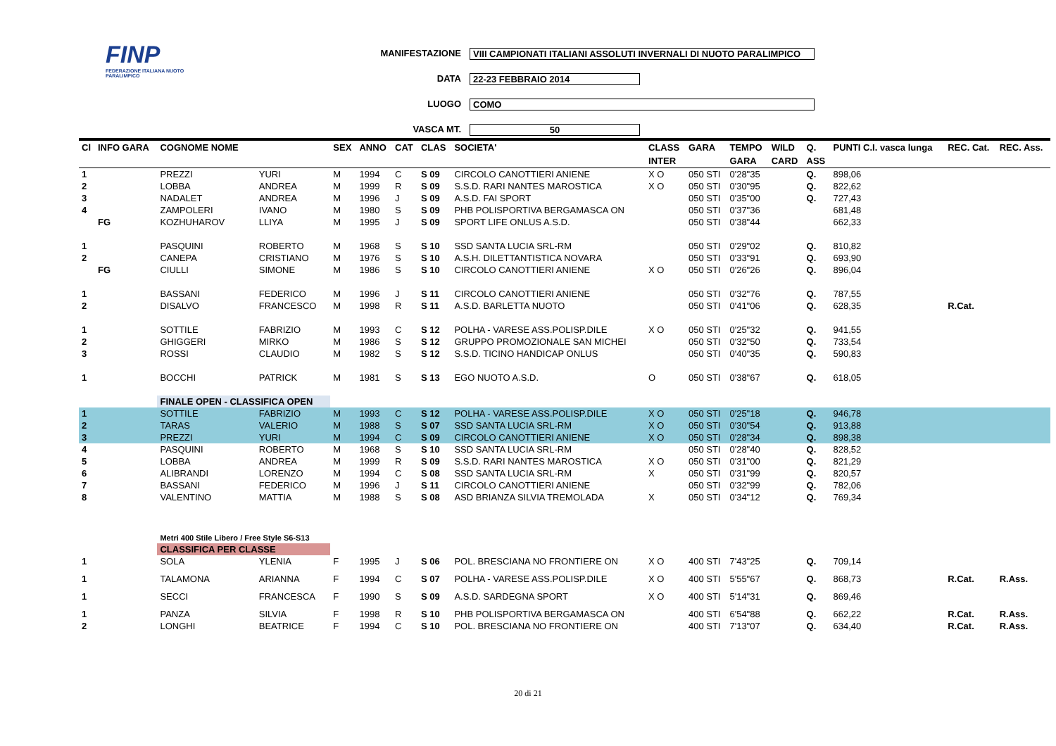FINP
FEDERAZIONE ITALIANA NUOTO PARALIMPICO
MANIFESTAZIONE VIII CAMPIONATI ITALIANI ASSOLUTI INVERNALI DI NUOTO PARALIMPICO
DATA 22-23 FEBBRAIO 2014
LUOGO COMO
VASCA MT. 50
| Cl | INFO GARA | COGNOME NOME | | SEX | ANNO | CAT | CLAS | SOCIETA' | CLASS | GARA | TEMPO | WILD | Q. | PUNTI C.I. vasca lunga | REC. Cat. | REC. Ass. |
| --- | --- | --- | --- | --- | --- | --- | --- | --- | --- | --- | --- | --- | --- | --- | --- | --- |
| | | | | | | | | | INTER | | GARA | CARD | ASS | | | |
| 1 | | PREZZI | YURI | M | 1994 | C | S 09 | CIRCOLO CANOTTIERI ANIENE | X O | 050 STI | 0'28"35 | | Q. | 898,06 | | |
| 2 | | LOBBA | ANDREA | M | 1999 | R | S 09 | S.S.D. RARI NANTES MAROSTICA | X O | 050 STI | 0'30"95 | | Q. | 822,62 | | |
| 3 | | NADALET | ANDREA | M | 1996 | J | S 09 | A.S.D. FAI SPORT | | 050 STI | 0'35"00 | | Q. | 727,43 | | |
| 4 | | ZAMPOLERI | IVANO | M | 1980 | S | S 09 | PHB POLISPORTIVA BERGAMASCA ON | | 050 STI | 0'37"36 | | | 681,48 | | |
| | FG | KOZHUHAROV | LLIYA | M | 1995 | J | S 09 | SPORT LIFE ONLUS A.S.D. | | 050 STI | 0'38"44 | | | 662,33 | | |
| 1 | | PASQUINI | ROBERTO | M | 1968 | S | S 10 | SSD SANTA LUCIA SRL-RM | | 050 STI | 0'29"02 | | Q. | 810,82 | | |
| 2 | | CANEPA | CRISTIANO | M | 1976 | S | S 10 | A.S.H. DILETTANTISTICA NOVARA | | 050 STI | 0'33"91 | | Q. | 693,90 | | |
| | FG | CIULLI | SIMONE | M | 1986 | S | S 10 | CIRCOLO CANOTTIERI ANIENE | X O | 050 STI | 0'26"26 | | Q. | 896,04 | | |
| 1 | | BASSANI | FEDERICO | M | 1996 | J | S 11 | CIRCOLO CANOTTIERI ANIENE | | 050 STI | 0'32"76 | | Q. | 787,55 | | |
| 2 | | DISALVO | FRANCESCO | M | 1998 | R | S 11 | A.S.D. BARLETTA NUOTO | | 050 STI | 0'41"06 | | Q. | 628,35 | R.Cat. | |
| 1 | | SOTTILE | FABRIZIO | M | 1993 | C | S 12 | POLHA - VARESE ASS.POLISP.DILE | X O | 050 STI | 0'25"32 | | Q. | 941,55 | | |
| 2 | | GHIGGERI | MIRKO | M | 1986 | S | S 12 | GRUPPO PROMOZIONALE SAN MICHEI | | 050 STI | 0'32"50 | | Q. | 733,54 | | |
| 3 | | ROSSI | CLAUDIO | M | 1982 | S | S 12 | S.S.D. TICINO HANDICAP ONLUS | | 050 STI | 0'40"35 | | Q. | 590,83 | | |
| 1 | | BOCCHI | PATRICK | M | 1981 | S | S 13 | EGO NUOTO A.S.D. | O | 050 STI | 0'38"67 | | Q. | 618,05 | | |
| | | FINALE OPEN - CLASSIFICA OPEN | | | | | | | | | | | | | | |
| 1 | | SOTTILE | FABRIZIO | M | 1993 | C | S 12 | POLHA - VARESE ASS.POLISP.DILE | X O | 050 STI | 0'25"18 | | Q. | 946,78 | | |
| 2 | | TARAS | VALERIO | M | 1988 | S | S 07 | SSD SANTA LUCIA SRL-RM | X O | 050 STI | 0'30"54 | | Q. | 913,88 | | |
| 3 | | PREZZI | YURI | M | 1994 | C | S 09 | CIRCOLO CANOTTIERI ANIENE | X O | 050 STI | 0'28"34 | | Q. | 898,38 | | |
| 4 | | PASQUINI | ROBERTO | M | 1968 | S | S 10 | SSD SANTA LUCIA SRL-RM | | 050 STI | 0'28"40 | | Q. | 828,52 | | |
| 5 | | LOBBA | ANDREA | M | 1999 | R | S 09 | S.S.D. RARI NANTES MAROSTICA | X O | 050 STI | 0'31"00 | | Q. | 821,29 | | |
| 6 | | ALIBRANDI | LORENZO | M | 1994 | C | S 08 | SSD SANTA LUCIA SRL-RM | X | 050 STI | 0'31"99 | | Q. | 820,57 | | |
| 7 | | BASSANI | FEDERICO | M | 1996 | J | S 11 | CIRCOLO CANOTTIERI ANIENE | | 050 STI | 0'32"99 | | Q. | 782,06 | | |
| 8 | | VALENTINO | MATTIA | M | 1988 | S | S 08 | ASD BRIANZA SILVIA TREMOLADA | X | 050 STI | 0'34"12 | | Q. | 769,34 | | |
| | | Metri 400 Stile Libero / Free Style S6-S13 | | | | | | | | | | | | | | |
| | | CLASSIFICA PER CLASSE | | | | | | | | | | | | | | |
| 1 | | SOLA | YLENIA | F | 1995 | J | S 06 | POL. BRESCIANA NO FRONTIERE ON | X O | 400 STI | 7'43"25 | | Q. | 709,14 | | |
| 1 | | TALAMONA | ARIANNA | F | 1994 | C | S 07 | POLHA - VARESE ASS.POLISP.DILE | X O | 400 STI | 5'55"67 | | Q. | 868,73 | R.Cat. | R.Ass. |
| 1 | | SECCI | FRANCESCA | F | 1990 | S | S 09 | A.S.D. SARDEGNA SPORT | X O | 400 STI | 5'14"31 | | Q. | 869,46 | | |
| 1 | | PANZA | SILVIA | F | 1998 | R | S 10 | PHB POLISPORTIVA BERGAMASCA ON | | 400 STI | 6'54"88 | | Q. | 662,22 | R.Cat. | R.Ass. |
| 2 | | LONGHI | BEATRICE | F | 1994 | C | S 10 | POL. BRESCIANA NO FRONTIERE ON | | 400 STI | 7'13"07 | | Q. | 634,40 | R.Cat. | R.Ass. |
20 di 21